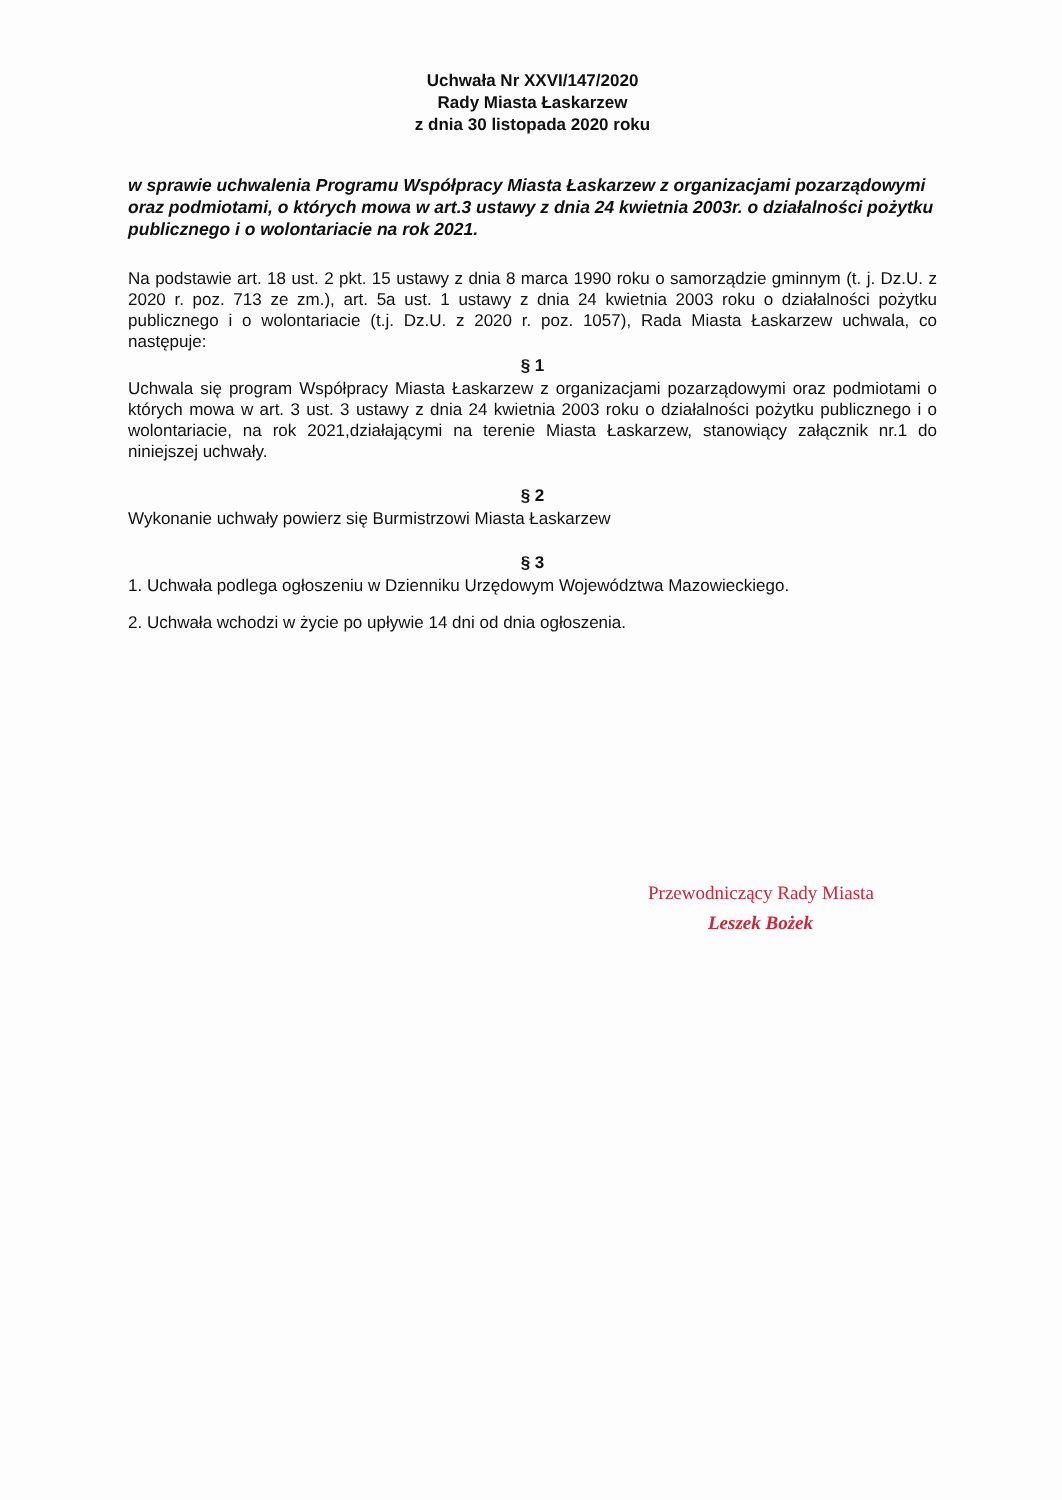Uchwała Nr XXVI/147/2020
Rady Miasta Łaskarzew
z dnia 30 listopada 2020 roku
w sprawie uchwalenia Programu Współpracy Miasta Łaskarzew z organizacjami pozarządowymi oraz podmiotami, o których mowa w art.3 ustawy z dnia 24 kwietnia 2003r. o działalności pożytku publicznego i o wolontariacie na rok 2021.
Na podstawie art. 18 ust. 2 pkt. 15 ustawy z dnia 8 marca 1990 roku o samorządzie gminnym (t. j. Dz.U. z 2020 r. poz. 713 ze zm.), art. 5a ust. 1 ustawy z dnia 24 kwietnia 2003 roku o działalności pożytku publicznego i o wolontariacie (t.j. Dz.U. z 2020 r. poz. 1057), Rada Miasta Łaskarzew uchwala, co następuje:
§ 1
Uchwala się program Współpracy Miasta Łaskarzew z organizacjami pozarządowymi oraz podmiotami o których mowa w art. 3 ust. 3 ustawy z dnia 24 kwietnia 2003 roku o działalności pożytku publicznego i o wolontariacie, na rok 2021,działającymi na terenie Miasta Łaskarzew, stanowiący załącznik nr.1 do niniejszej uchwały.
§ 2
Wykonanie uchwały powierz się Burmistrzowi Miasta Łaskarzew
§ 3
1. Uchwała podlega ogłoszeniu w Dzienniku Urzędowym Województwa Mazowieckiego.
2. Uchwała wchodzi w życie po upływie 14 dni od dnia ogłoszenia.
Przewodniczący Rady Miasta
Leszek Bożek